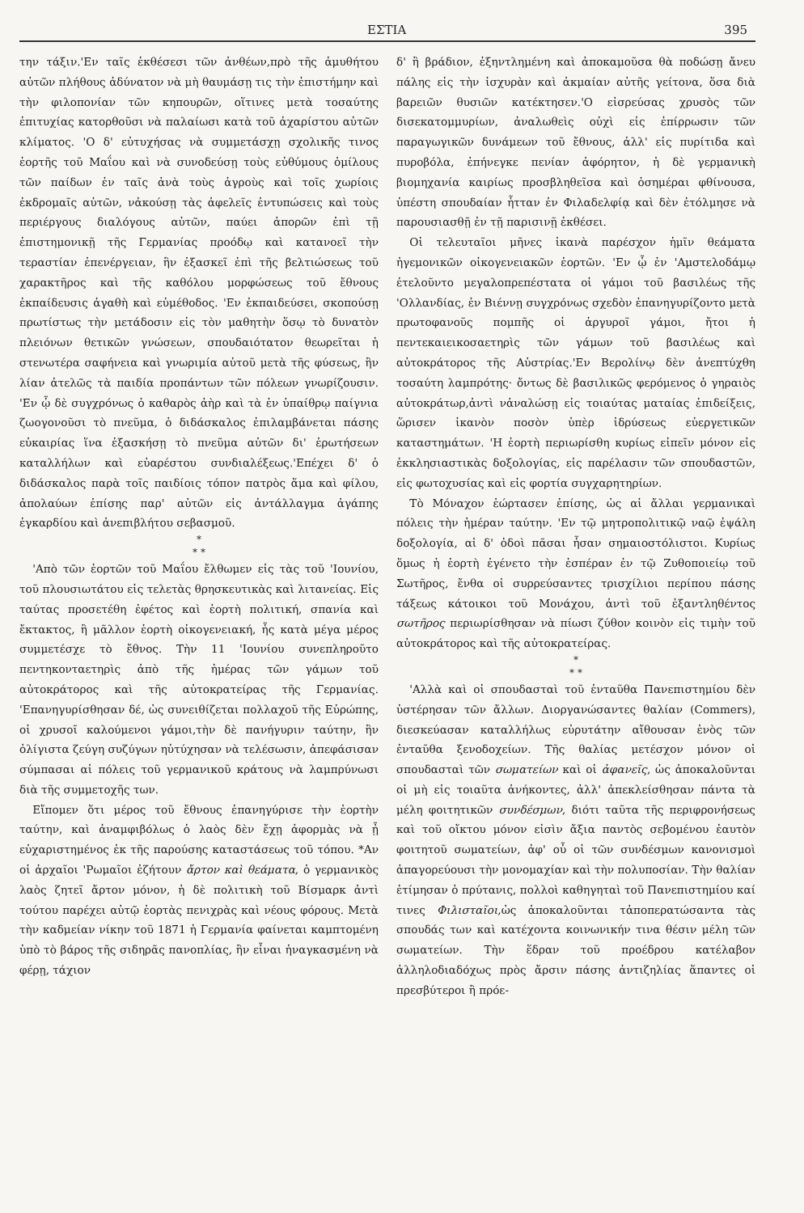ΕΣΤΙΑ 395
την τάξιν.'Εν ταῖς ἐκθέσεσι τῶν ἀνθέων,πρὸ τῆς ἀμυθήτου αὐτῶν πλήθους ἀδύνατον νὰ μὴ θαυμάσῃ τις τὴν ἐπιστήμην καὶ τὴν φιλοπονίαν τῶν κηπουρῶν, οἵτινες μετὰ τοσαύτης ἐπιτυχίας κατορθοῦσι νὰ παλαίωσι κατὰ τοῦ ἀχαρίστου αὐτῶν κλίματος. 'Ο δ' εὐτυχήσας νὰ συμμετάσχῃ σχολικῆς τινος ἑορτῆς τοῦ Μαΐου καὶ νὰ συνοδεύσῃ τοὺς εὐθύμους ὁμίλους τῶν παίδων ἐν ταῖς ἀνὰ τοὺς ἀγροὺς καὶ τοῖς χωρίοις ἐκδρομαῖς αὐτῶν, νἀκούσῃ τὰς ἀφελεῖς ἐντυπώσεις καὶ τοὺς περιέργους διαλόγους αὐτῶν, παύει ἀπορῶν ἐπὶ τῇ ἐπιστημονικῇ τῆς Γερμανίας προόδῳ καὶ κατανοεῖ τὴν τεραστίαν ἐπενέργειαν, ἣν ἐξασκεῖ ἐπὶ τῆς βελτιώσεως τοῦ χαρακτῆρος καὶ τῆς καθόλου μορφώσεως τοῦ ἔθνους ἐκπαίδευσις ἀγαθὴ καὶ εὐμέθοδος. 'Εν ἐκπαιδεύσει, σκοπούσῃ πρωτίστως τὴν μετάδοσιν εἰς τὸν μαθητὴν ὅσῳ τὸ δυνατὸν πλειόνων θετικῶν γνώσεων, σπουδαιότατον θεωρεῖται ἡ στενωτέρα σαφήνεια καὶ γνωριμία αὐτοῦ μετὰ τῆς φύσεως, ἣν λίαν ἀτελῶς τὰ παιδία προπάντων τῶν πόλεων γνωρίζουσιν. 'Εν ᾧ δὲ συγχρόνως ὁ καθαρὸς ἀὴρ καὶ τὰ ἐν ὑπαίθρῳ παίγνια ζωογονοῦσι τὸ πνεῦμα, ὁ διδάσκαλος ἐπιλαμβάνεται πάσης εὐκαιρίας ἵνα ἐξασκήσῃ τὸ πνεῦμα αὐτῶν δι' ἐρωτήσεων καταλλήλων καὶ εὐαρέστου συνδιαλέξεως.'Επέχει δ' ὁ διδάσκαλος παρὰ τοῖς παιδίοις τόπον πατρὸς ἅμα καὶ φίλου, ἀπολαύων ἐπίσης παρ' αὐτῶν εἰς ἀντάλλαγμα ἀγάπης ἐγκαρδίου καὶ ἀνεπιβλήτου σεβασμοῦ.
*
* *
'Απὸ τῶν ἑορτῶν τοῦ Μαΐου ἔλθωμεν εἰς τὰς τοῦ 'Ιουνίου, τοῦ πλουσιωτάτου εἰς τελετὰς θρησκευτικὰς καὶ λιτανείας. Εἰς ταύτας προσετέθη ἐφέτος καὶ ἑορτὴ πολιτική, σπανία καὶ ἔκτακτος, ἢ μᾶλλον ἑορτὴ οἰκογενειακή, ἧς κατὰ μέγα μέρος συμμετέσχε τὸ ἔθνος. Τὴν 11 'Ιουνίου συνεπληροῦτο πεντηκονταετηρὶς ἀπὸ τῆς ἡμέρας τῶν γάμων τοῦ αὐτοκράτορος καὶ τῆς αὐτοκρατείρας τῆς Γερμανίας. 'Επανηγυρίσθησαν δέ, ὡς συνειθίζεται πολλαχοῦ τῆς Εὐρώπης, οἱ χρυσοῖ καλούμενοι γάμοι,τὴν δὲ πανήγυριν ταύτην, ἣν ὀλίγιστα ζεύγη συζύγων ηὐτύχησαν νὰ τελέσωσιν, ἀπεφάσισαν σύμπασαι αἱ πόλεις τοῦ γερμανικοῦ κράτους νὰ λαμπρύνωσι διὰ τῆς συμμετοχῆς των.
Εἴπομεν ὅτι μέρος τοῦ ἔθνους ἐπανηγύρισε τὴν ἑορτὴν ταύτην, καὶ ἀναμφιβόλως ὁ λαὸς δὲν ἔχῃ ἀφορμὰς νὰ ᾖ εὐχαριστημένος ἐκ τῆς παρούσης καταστάσεως τοῦ τόπου. *Αν οἱ ἀρχαῖοι 'Ρωμαῖοι ἐζήτουν ἄρτον καὶ θεάματα, ὁ γερμανικὸς λαὸς ζητεῖ ἄρτον μόνον, ἡ δὲ πολιτικὴ τοῦ Βίσμαρκ ἀντὶ τούτου παρέχει αὐτῷ ἑορτὰς πενιχρὰς καὶ νέους φόρους. Μετὰ τὴν καδμείαν νίκην τοῦ 1871 ἡ Γερμανία φαίνεται καμπτομένη ὑπὸ τὸ βάρος τῆς σιδηρᾶς πανοπλίας, ἣν εἶναι ἠναγκασμένη νὰ φέρῃ, τάχιον
δ' ἢ βράδιον, ἐξηντλημένη καὶ ἀποκαμοῦσα θὰ ποδώσῃ ἄνευ πάλης εἰς τὴν ἰσχυρὰν καὶ ἀκμαίαν αὐτῆς γείτονα, ὅσα διὰ βαρειῶν θυσιῶν κατέκτησεν.'Ο εἰσρεύσας χρυσὸς τῶν δισεκατομμυρίων, ἀναλωθεὶς οὐχὶ εἰς ἐπίρρωσιν τῶν παραγωγικῶν δυνάμεων τοῦ ἔθνους, ἀλλ' εἰς πυρίτιδα καὶ πυροβόλα, ἐπήνεγκε πενίαν ἀφόρητον, ἡ δὲ γερμανικὴ βιομηχανία καιρίως προσβληθεῖσα καὶ ὁσημέραι φθίνουσα, ὑπέστη σπουδαίαν ἧτταν ἐν Φιλαδελφίᾳ καὶ δὲν ἐτόλμησε νὰ παρουσιασθῇ ἐν τῇ παρισινῇ ἐκθέσει.
Οἱ τελευταῖοι μῆνες ἱκανὰ παρέσχον ἡμῖν θεάματα ἡγεμονικῶν οἰκογενειακῶν ἑορτῶν. 'Εν ᾧ ἐν 'Αμστελοδάμῳ ἐτελοῦντο μεγαλοπρεπέστατα οἱ γάμοι τοῦ βασιλέως τῆς 'Ολλανδίας, ἐν Βιέννῃ συγχρόνως σχεδὸν ἐπανηγυρίζοντο μετὰ πρωτοφανοῦς πομπῆς οἱ ἀργυροῖ γάμοι, ἤτοι ἡ πεντεκαιεικοσαετηρὶς τῶν γάμων τοῦ βασιλέως καὶ αὐτοκράτορος τῆς Αὐστρίας.'Εν Βερολίνῳ δὲν ἀνεπτύχθη τοσαύτη λαμπρότης· ὄντως δὲ βασιλικῶς φερόμενος ὁ γηραιὸς αὐτοκράτωρ,ἀντὶ νἀναλώσῃ εἰς τοιαύτας ματαίας ἐπιδείξεις, ὥρισεν ἱκανὸν ποσὸν ὑπὲρ ἱδρύσεως εὐεργετικῶν καταστημάτων. 'Η ἑορτὴ περιωρίσθη κυρίως εἰπεῖν μόνον εἰς ἐκκλησιαστικὰς δοξολογίας, εἰς παρέλασιν τῶν σπουδαστῶν, εἰς φωτοχυσίας καὶ εἰς φορτία συγχαρητηρίων.
Τὸ Μόναχον ἑώρτασεν ἐπίσης, ὡς αἱ ἄλλαι γερμανικαὶ πόλεις τὴν ἡμέραν ταύτην. 'Εν τῷ μητροπολιτικῷ ναῷ ἐψάλη δοξολογία, αἱ δ' ὁδοὶ πᾶσαι ἦσαν σημαιοστόλιστοι. Κυρίως ὅμως ἡ ἑορτὴ ἐγένετο τὴν ἑσπέραν ἐν τῷ Ζυθοποιείῳ τοῦ Σωτῆρος, ἔνθα οἱ συρρεύσαντες τρισχίλιοι περίπου πάσης τάξεως κάτοικοι τοῦ Μονάχου, ἀντὶ τοῦ ἐξαντληθέντος σωτῆρος περιωρίσθησαν νὰ πίωσι ζύθον κοινὸν εἰς τιμὴν τοῦ αὐτοκράτορος καὶ τῆς αὐτοκρατείρας.
*
* *
'Αλλὰ καὶ οἱ σπουδασταὶ τοῦ ἐνταῦθα Πανεπιστημίου δὲν ὑστέρησαν τῶν ἄλλων. Διοργανώσαντες θαλίαν (Commers), διεσκεύασαν καταλλήλως εὐρυτάτην αἴθουσαν ἑνὸς τῶν ἐνταῦθα ξενοδοχείων. Τῆς θαλίας μετέσχον μόνον οἱ σπουδασταὶ τῶν σωματείων καὶ οἱ ἀφανεῖς, ὡς ἀποκαλοῦνται οἱ μὴ εἰς τοιαῦτα ἀνήκοντες, ἀλλ' ἀπεκλείσθησαν πάντα τὰ μέλη φοιτητικῶν συνδέσμων, διότι ταῦτα τῆς περιφρονήσεως καὶ τοῦ οἴκτου μόνον εἰσὶν ἄξια παντὸς σεβομένου ἑαυτὸν φοιτητοῦ σωματείων, ἀφ' οὗ οἱ τῶν συνδέσμων κανονισμοὶ ἀπαγορεύουσι τὴν μονομαχίαν καὶ τὴν πολυποσίαν. Τὴν θαλίαν ἐτίμησαν ὁ πρύτανις, πολλοὶ καθηγηταὶ τοῦ Πανεπιστημίου καί τινες Φιλισταῖοι,ὡς ἀποκαλοῦνται τἀποπερατώσαντα τὰς σπουδάς των καὶ κατέχοντα κοινωνικήν τινα θέσιν μέλη τῶν σωματείων. Τὴν ἕδραν τοῦ προέδρου κατέλαβον ἀλληλοδιαδόχως πρὸς ἄρσιν πάσης ἀντιζηλίας ἅπαντες οἱ πρεσβύτεροι ἢ πρόε-